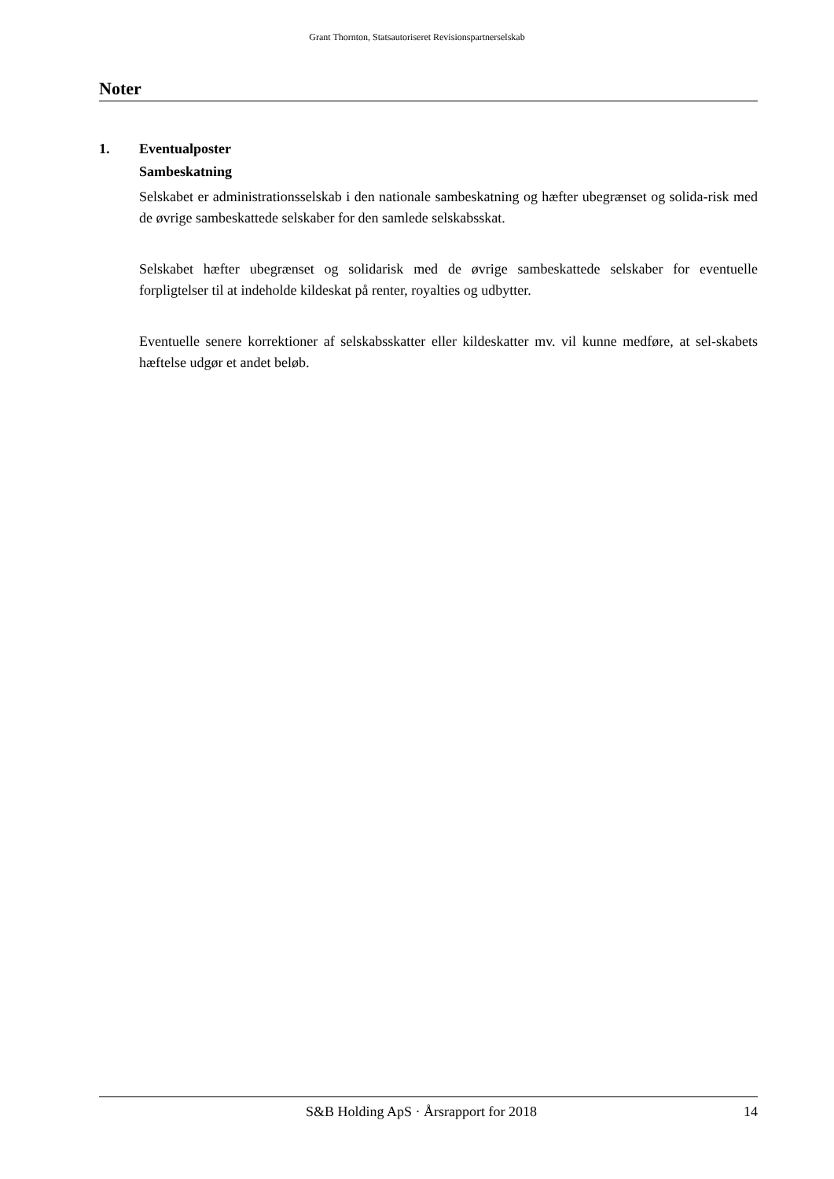Grant Thornton, Statsautoriseret Revisionspartnerselskab
Noter
1. Eventualposter
Sambeskatning
Selskabet er administrationsselskab i den nationale sambeskatning og hæfter ubegrænset og solida-risk med de øvrige sambeskattede selskaber for den samlede selskabsskat.
Selskabet hæfter ubegrænset og solidarisk med de øvrige sambeskattede selskaber for eventuelle forpligtelser til at indeholde kildeskat på renter, royalties og udbytter.
Eventuelle senere korrektioner af selskabsskatter eller kildeskatter mv. vil kunne medføre, at sel-skabets hæftelse udgør et andet beløb.
S&B Holding ApS · Årsrapport for 2018 14